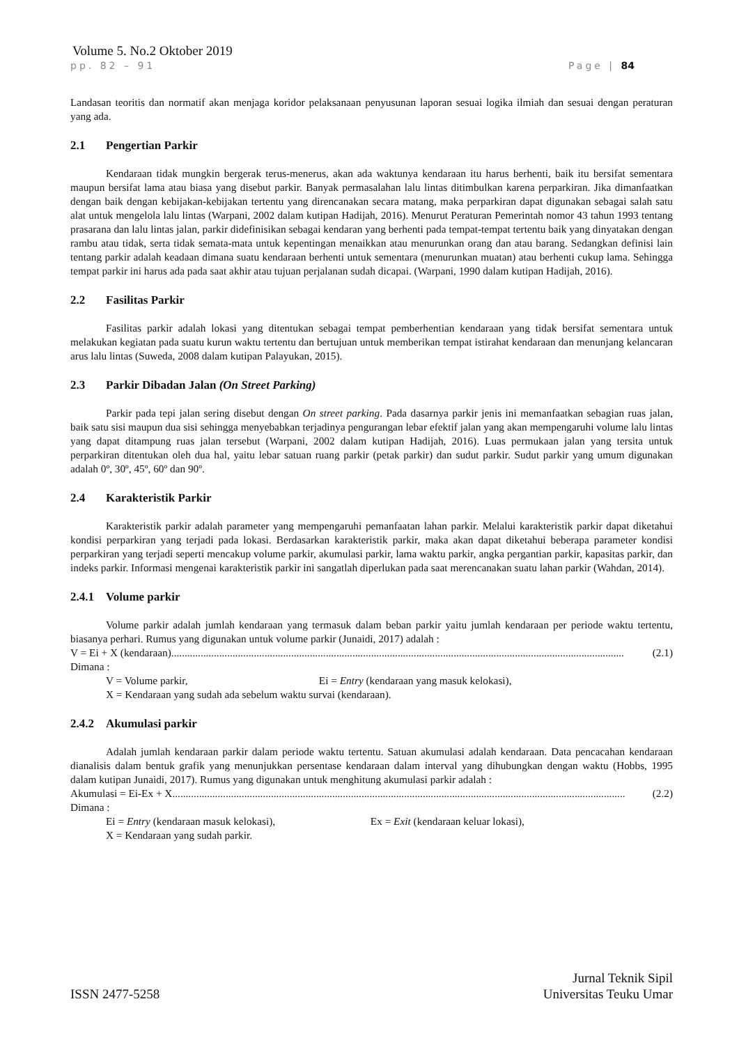Volume 5. No.2 Oktober 2019
pp. 82 – 91 Page | 84
Landasan teoritis dan normatif akan menjaga koridor pelaksanaan penyusunan laporan sesuai logika ilmiah dan sesuai dengan peraturan yang ada.
2.1 Pengertian Parkir
Kendaraan tidak mungkin bergerak terus-menerus, akan ada waktunya kendaraan itu harus berhenti, baik itu bersifat sementara maupun bersifat lama atau biasa yang disebut parkir. Banyak permasalahan lalu lintas ditimbulkan karena perparkiran. Jika dimanfaatkan dengan baik dengan kebijakan-kebijakan tertentu yang direncanakan secara matang, maka perparkiran dapat digunakan sebagai salah satu alat untuk mengelola lalu lintas (Warpani, 2002 dalam kutipan Hadijah, 2016). Menurut Peraturan Pemerintah nomor 43 tahun 1993 tentang prasarana dan lalu lintas jalan, parkir didefinisikan sebagai kendaran yang berhenti pada tempat-tempat tertentu baik yang dinyatakan dengan rambu atau tidak, serta tidak semata-mata untuk kepentingan menaikkan atau menurunkan orang dan atau barang. Sedangkan definisi lain tentang parkir adalah keadaan dimana suatu kendaraan berhenti untuk sementara (menurunkan muatan) atau berhenti cukup lama. Sehingga tempat parkir ini harus ada pada saat akhir atau tujuan perjalanan sudah dicapai. (Warpani, 1990 dalam kutipan Hadijah, 2016).
2.2 Fasilitas Parkir
Fasilitas parkir adalah lokasi yang ditentukan sebagai tempat pemberhentian kendaraan yang tidak bersifat sementara untuk melakukan kegiatan pada suatu kurun waktu tertentu dan bertujuan untuk memberikan tempat istirahat kendaraan dan menunjang kelancaran arus lalu lintas (Suweda, 2008 dalam kutipan Palayukan, 2015).
2.3 Parkir Dibadan Jalan (On Street Parking)
Parkir pada tepi jalan sering disebut dengan On street parking. Pada dasarnya parkir jenis ini memanfaatkan sebagian ruas jalan, baik satu sisi maupun dua sisi sehingga menyebabkan terjadinya pengurangan lebar efektif jalan yang akan mempengaruhi volume lalu lintas yang dapat ditampung ruas jalan tersebut (Warpani, 2002 dalam kutipan Hadijah, 2016). Luas permukaan jalan yang tersita untuk perparkiran ditentukan oleh dua hal, yaitu lebar satuan ruang parkir (petak parkir) dan sudut parkir. Sudut parkir yang umum digunakan adalah 0º, 30º, 45º, 60º dan 90º.
2.4 Karakteristik Parkir
Karakteristik parkir adalah parameter yang mempengaruhi pemanfaatan lahan parkir. Melalui karakteristik parkir dapat diketahui kondisi perparkiran yang terjadi pada lokasi. Berdasarkan karakteristik parkir, maka akan dapat diketahui beberapa parameter kondisi perparkiran yang terjadi seperti mencakup volume parkir, akumulasi parkir, lama waktu parkir, angka pergantian parkir, kapasitas parkir, dan indeks parkir. Informasi mengenai karakteristik parkir ini sangatlah diperlukan pada saat merencanakan suatu lahan parkir (Wahdan, 2014).
2.4.1 Volume parkir
Volume parkir adalah jumlah kendaraan yang termasuk dalam beban parkir yaitu jumlah kendaraan per periode waktu tertentu, biasanya perhari. Rumus yang digunakan untuk volume parkir (Junaidi, 2017) adalah :
V = Ei + X (kendaraan).......................................................................................................................................................................... (2.1)
Dimana :
V = Volume parkir, Ei = Entry (kendaraan yang masuk kelokasi),
X = Kendaraan yang sudah ada sebelum waktu survai (kendaraan).
2.4.2 Akumulasi parkir
Adalah jumlah kendaraan parkir dalam periode waktu tertentu. Satuan akumulasi adalah kendaraan. Data pencacahan kendaraan dianalisis dalam bentuk grafik yang menunjukkan persentase kendaraan dalam interval yang dihubungkan dengan waktu (Hobbs, 1995 dalam kutipan Junaidi, 2017). Rumus yang digunakan untuk menghitung akumulasi parkir adalah :
Akumulasi = Ei-Ex + X .......................................................................................................................................................................... (2.2)
Dimana :
Ei = Entry (kendaraan masuk kelokasi), Ex = Exit (kendaraan keluar lokasi),
X = Kendaraan yang sudah parkir.
ISSN 2477-5258 Jurnal Teknik Sipil
Universitas Teuku Umar